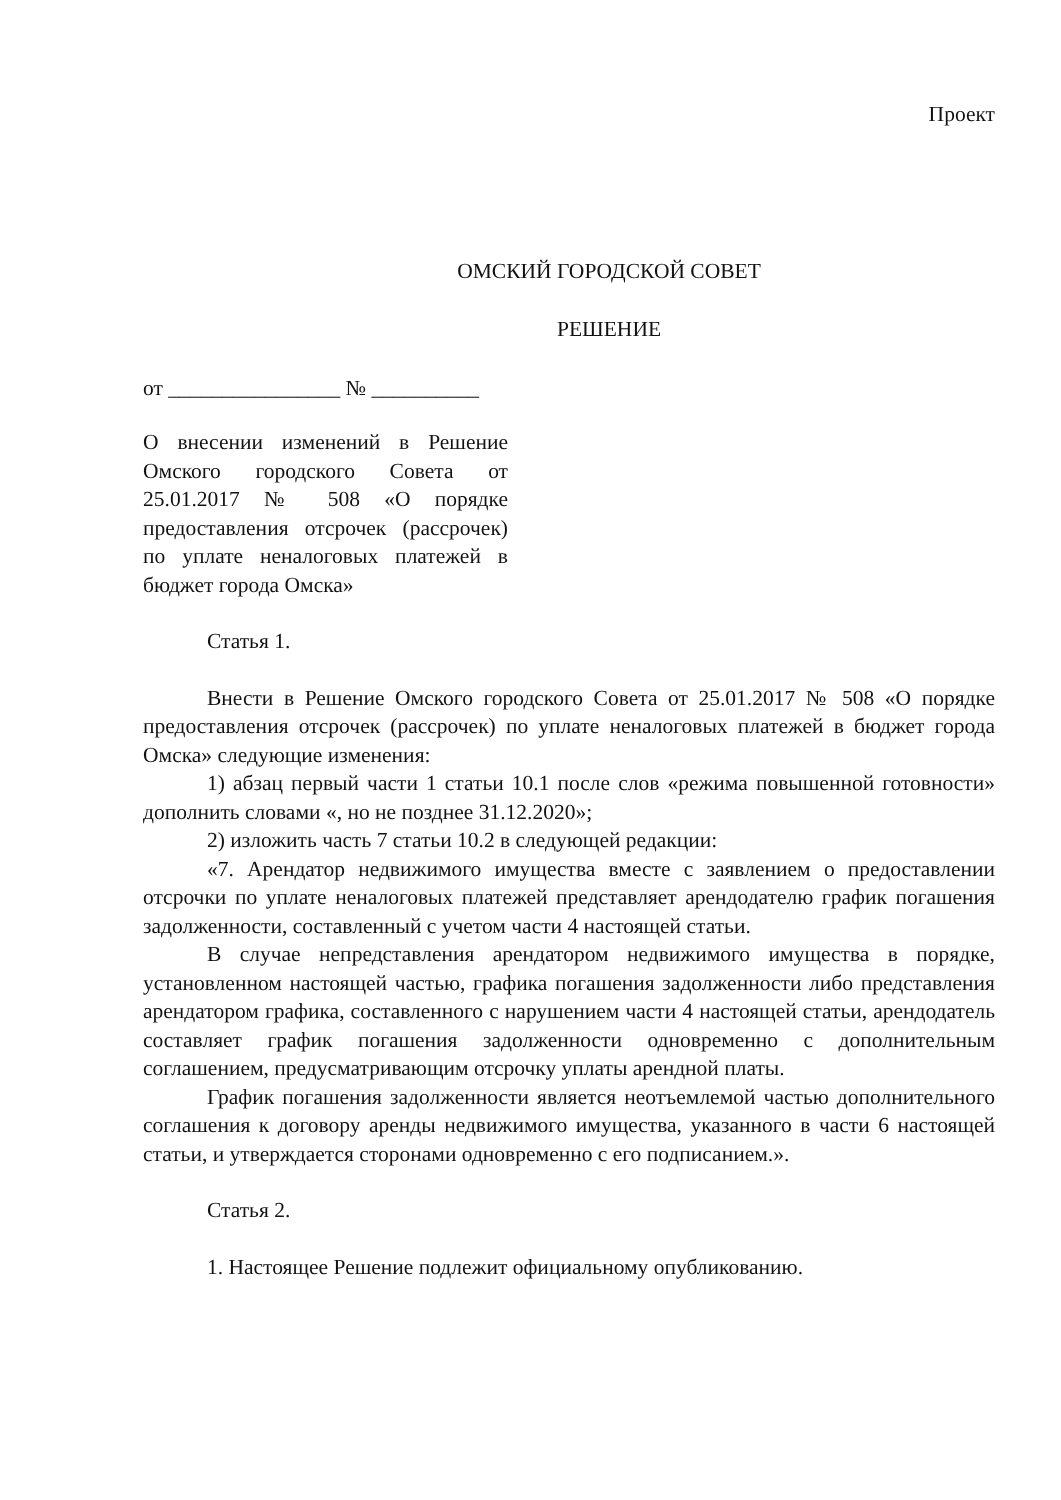Проект
ОМСКИЙ ГОРОДСКОЙ СОВЕТ
РЕШЕНИЕ
от ________________ № __________
О внесении изменений в Решение Омского городского Совета от 25.01.2017 № 508 «О порядке предоставления отсрочек (рассрочек) по уплате неналоговых платежей в бюджет города Омска»
Статья 1.
Внести в Решение Омского городского Совета от 25.01.2017 № 508 «О порядке предоставления отсрочек (рассрочек) по уплате неналоговых платежей в бюджет города Омска» следующие изменения:
1) абзац первый части 1 статьи 10.1 после слов «режима повышенной готовности» дополнить словами «, но не позднее 31.12.2020»;
2) изложить часть 7 статьи 10.2 в следующей редакции:
«7. Арендатор недвижимого имущества вместе с заявлением о предоставлении отсрочки по уплате неналоговых платежей представляет арендодателю график погашения задолженности, составленный с учетом части 4 настоящей статьи.
В случае непредставления арендатором недвижимого имущества в порядке, установленном настоящей частью, графика погашения задолженности либо представления арендатором графика, составленного с нарушением части 4 настоящей статьи, арендодатель составляет график погашения задолженности одновременно с дополнительным соглашением, предусматривающим отсрочку уплаты арендной платы.
График погашения задолженности является неотъемлемой частью дополнительного соглашения к договору аренды недвижимого имущества, указанного в части 6 настоящей статьи, и утверждается сторонами одновременно с его подписанием.».
Статья 2.
1. Настоящее Решение подлежит официальному опубликованию.